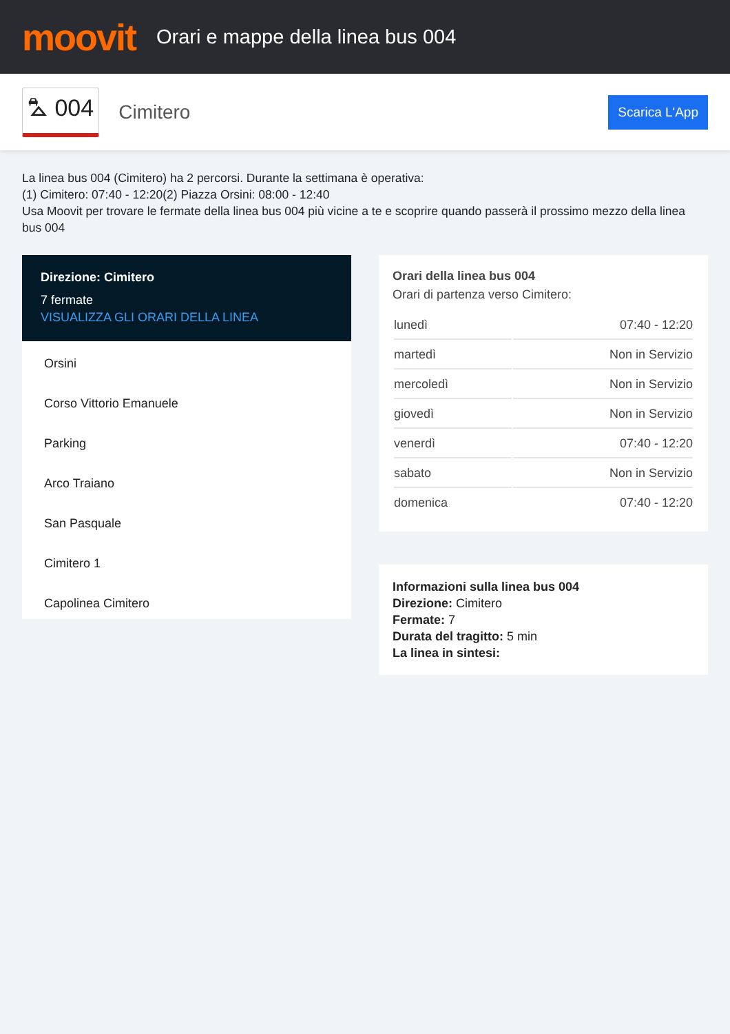moovit
Orari e mappe della linea bus 004
⛍ 004 Cimitero Scarica L'App
La linea bus 004 (Cimitero) ha 2 percorsi. Durante la settimana è operativa:
(1) Cimitero: 07:40 - 12:20(2) Piazza Orsini: 08:00 - 12:40
Usa Moovit per trovare le fermate della linea bus 004 più vicine a te e scoprire quando passerà il prossimo mezzo della linea bus 004
Direzione: Cimitero
7 fermate
VISUALIZZA GLI ORARI DELLA LINEA
Orsini
Corso Vittorio Emanuele
Parking
Arco Traiano
San Pasquale
Cimitero 1
Capolinea Cimitero
Orari della linea bus 004
Orari di partenza verso Cimitero:
| lunedì | 07:40 - 12:20 |
| martedì | Non in Servizio |
| mercoledì | Non in Servizio |
| giovedì | Non in Servizio |
| venerdì | 07:40 - 12:20 |
| sabato | Non in Servizio |
| domenica | 07:40 - 12:20 |
Informazioni sulla linea bus 004
Direzione: Cimitero
Fermate: 7
Durata del tragitto: 5 min
La linea in sintesi: